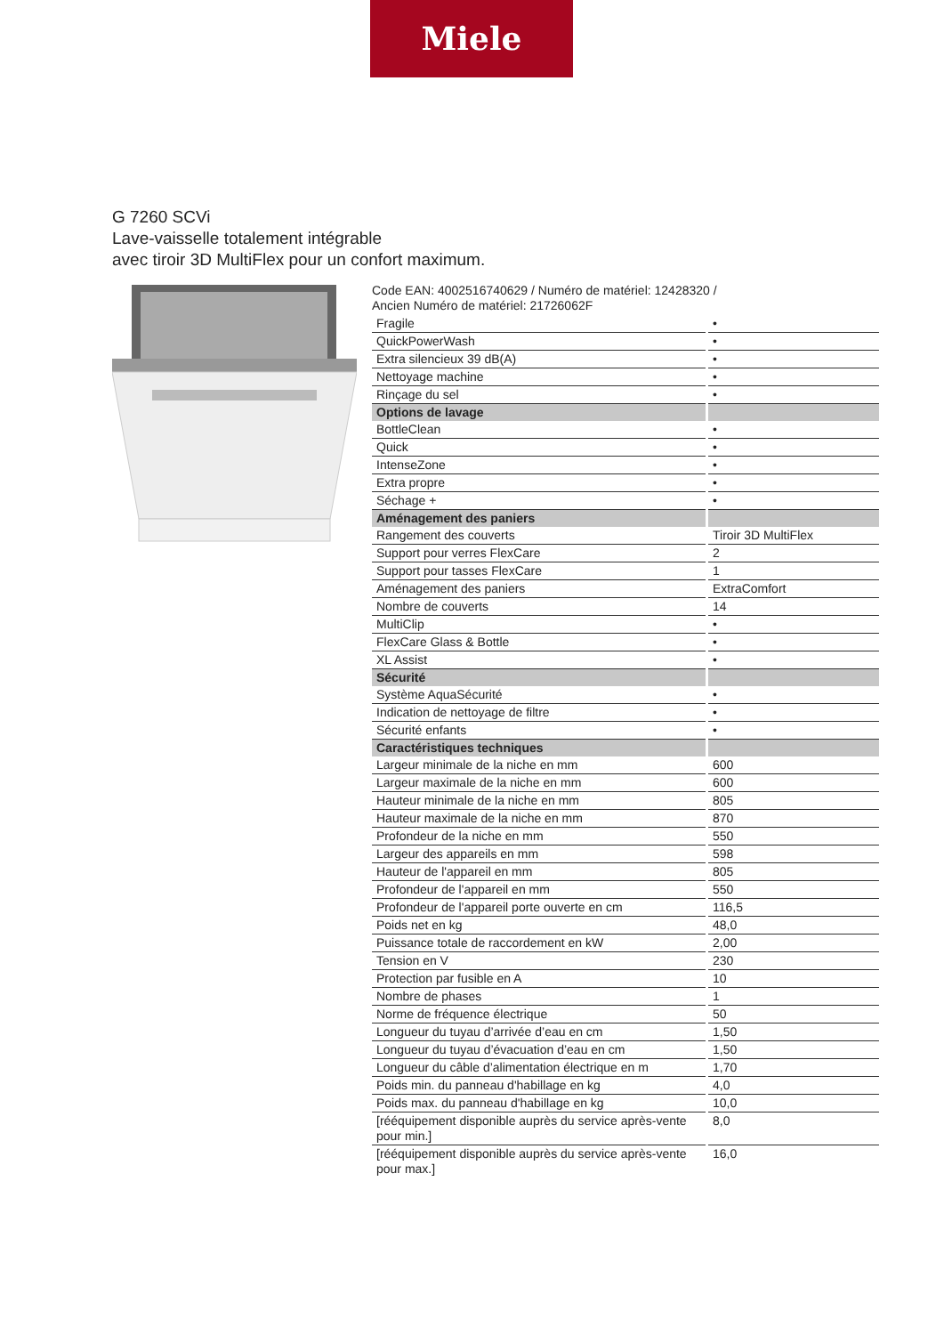Miele
G 7260 SCVi
Lave-vaisselle totalement intégrable
avec tiroir 3D MultiFlex pour un confort maximum.
Code EAN: 4002516740629 / Numéro de matériel: 12428320 /
Ancien Numéro de matériel: 21726062F
| Fragile | • |
| QuickPowerWash | • |
| Extra silencieux 39 dB(A) | • |
| Nettoyage machine | • |
| Rinçage du sel | • |
| Options de lavage | |
| BottleClean | • |
| Quick | • |
| IntenseZone | • |
| Extra propre | • |
| Séchage + | • |
| Aménagement des paniers | |
| Rangement des couverts | Tiroir 3D MultiFlex |
| Support pour verres FlexCare | 2 |
| Support pour tasses FlexCare | 1 |
| Aménagement des paniers | ExtraComfort |
| Nombre de couverts | 14 |
| MultiClip | • |
| FlexCare Glass & Bottle | • |
| XL Assist | • |
| Sécurité | |
| Système AquaSécurité | • |
| Indication de nettoyage de filtre | • |
| Sécurité enfants | • |
| Caractéristiques techniques | |
| Largeur minimale de la niche en mm | 600 |
| Largeur maximale de la niche en mm | 600 |
| Hauteur minimale de la niche en mm | 805 |
| Hauteur maximale de la niche en mm | 870 |
| Profondeur de la niche en mm | 550 |
| Largeur des appareils en mm | 598 |
| Hauteur de l'appareil en mm | 805 |
| Profondeur de l'appareil en mm | 550 |
| Profondeur de l'appareil porte ouverte en cm | 116,5 |
| Poids net en kg | 48,0 |
| Puissance totale de raccordement en kW | 2,00 |
| Tension en V | 230 |
| Protection par fusible en A | 10 |
| Nombre de phases | 1 |
| Norme de fréquence électrique | 50 |
| Longueur du tuyau d’arrivée d’eau en cm | 1,50 |
| Longueur du tuyau d’évacuation d’eau en cm | 1,50 |
| Longueur du câble d’alimentation électrique en m | 1,70 |
| Poids min. du panneau d'habillage en kg | 4,0 |
| Poids max. du panneau d'habillage en kg | 10,0 |
| [rééquipement disponible auprès du service après-vente pour min.] | 8,0 |
| [rééquipement disponible auprès du service après-vente pour max.] | 16,0 |